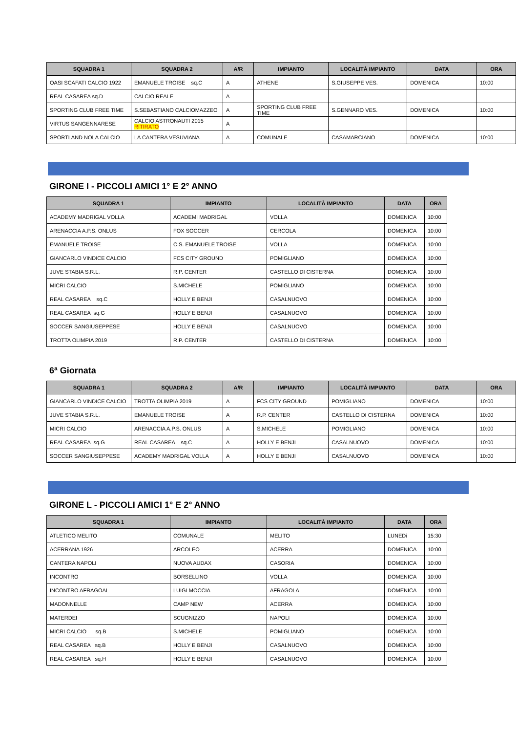| SQUADRA 1 | SQUADRA 2 | A/R | IMPIANTO | LOCALITÀ IMPIANTO | DATA | ORA |
| --- | --- | --- | --- | --- | --- | --- |
| OASI SCAFATI CALCIO 1922 | EMANUELE TROISE sq.C | A | ATHENE | S.GIUSEPPE VES. | DOMENICA | 10:00 |
| REAL CASAREA sq.D | CALCIO REALE | A | | | | |
| SPORTING CLUB FREE TIME | S.SEBASTIANO CALCIOMAZZEO | A | SPORTING CLUB FREE TIME | S.GENNARO VES. | DOMENICA | 10:00 |
| VIRTUS SANGENNARESE | CALCIO ASTRONAUTI 2015 RITIRATO | A | | | | |
| SPORTLAND NOLA CALCIO | LA CANTERA VESUVIANA | A | COMUNALE | CASAMARCIANO | DOMENICA | 10:00 |
GIRONE I - PICCOLI AMICI 1° E 2° ANNO
| SQUADRA 1 | IMPIANTO | LOCALITÀ IMPIANTO | DATA | ORA |
| --- | --- | --- | --- | --- |
| ACADEMY MADRIGAL VOLLA | ACADEMI MADRIGAL | VOLLA | DOMENICA | 10:00 |
| ARENACCIA A.P.S. ONLUS | FOX SOCCER | CERCOLA | DOMENICA | 10:00 |
| EMANUELE TROISE | C.S. EMANUELE TROISE | VOLLA | DOMENICA | 10:00 |
| GIANCARLO VINDICE CALCIO | FCS CITY GROUND | POMIGLIANO | DOMENICA | 10:00 |
| JUVE STABIA S.R.L. | R.P. CENTER | CASTELLO DI CISTERNA | DOMENICA | 10:00 |
| MICRI CALCIO | S.MICHELE | POMIGLIANO | DOMENICA | 10:00 |
| REAL CASAREA sq.C | HOLLY E BENJI | CASALNUOVO | DOMENICA | 10:00 |
| REAL CASAREA sq.G | HOLLY E BENJI | CASALNUOVO | DOMENICA | 10:00 |
| SOCCER SANGIUSEPPESE | HOLLY E BENJI | CASALNUOVO | DOMENICA | 10:00 |
| TROTTA OLIMPIA 2019 | R.P. CENTER | CASTELLO DI CISTERNA | DOMENICA | 10:00 |
6ª Giornata
| SQUADRA 1 | SQUADRA 2 | A/R | IMPIANTO | LOCALITÀ IMPIANTO | DATA | ORA |
| --- | --- | --- | --- | --- | --- | --- |
| GIANCARLO VINDICE CALCIO | TROTTA OLIMPIA 2019 | A | FCS CITY GROUND | POMIGLIANO | DOMENICA | 10:00 |
| JUVE STABIA S.R.L. | EMANUELE TROISE | A | R.P. CENTER | CASTELLO DI CISTERNA | DOMENICA | 10:00 |
| MICRI CALCIO | ARENACCIA A.P.S. ONLUS | A | S.MICHELE | POMIGLIANO | DOMENICA | 10:00 |
| REAL CASAREA sq.G | REAL CASAREA sq.C | A | HOLLY E BENJI | CASALNUOVO | DOMENICA | 10:00 |
| SOCCER SANGIUSEPPESE | ACADEMY MADRIGAL VOLLA | A | HOLLY E BENJI | CASALNUOVO | DOMENICA | 10:00 |
GIRONE L - PICCOLI AMICI 1° E 2° ANNO
| SQUADRA 1 | IMPIANTO | LOCALITÀ IMPIANTO | DATA | ORA |
| --- | --- | --- | --- | --- |
| ATLETICO MELITO | COMUNALE | MELITO | LUNEDì | 15:30 |
| ACERRANA 1926 | ARCOLEO | ACERRA | DOMENICA | 10:00 |
| CANTERA NAPOLI | NUOVA AUDAX | CASORIA | DOMENICA | 10:00 |
| INCONTRO | BORSELLINO | VOLLA | DOMENICA | 10:00 |
| INCONTRO AFRAGOAL | LUIGI MOCCIA | AFRAGOLA | DOMENICA | 10:00 |
| MADONNELLE | CAMP NEW | ACERRA | DOMENICA | 10:00 |
| MATERDEI | SCUGNIZZO | NAPOLI | DOMENICA | 10:00 |
| MICRI CALCIO sq.B | S.MICHELE | POMIGLIANO | DOMENICA | 10:00 |
| REAL CASAREA sq.B | HOLLY E BENJI | CASALNUOVO | DOMENICA | 10:00 |
| REAL CASAREA sq.H | HOLLY E BENJI | CASALNUOVO | DOMENICA | 10:00 |